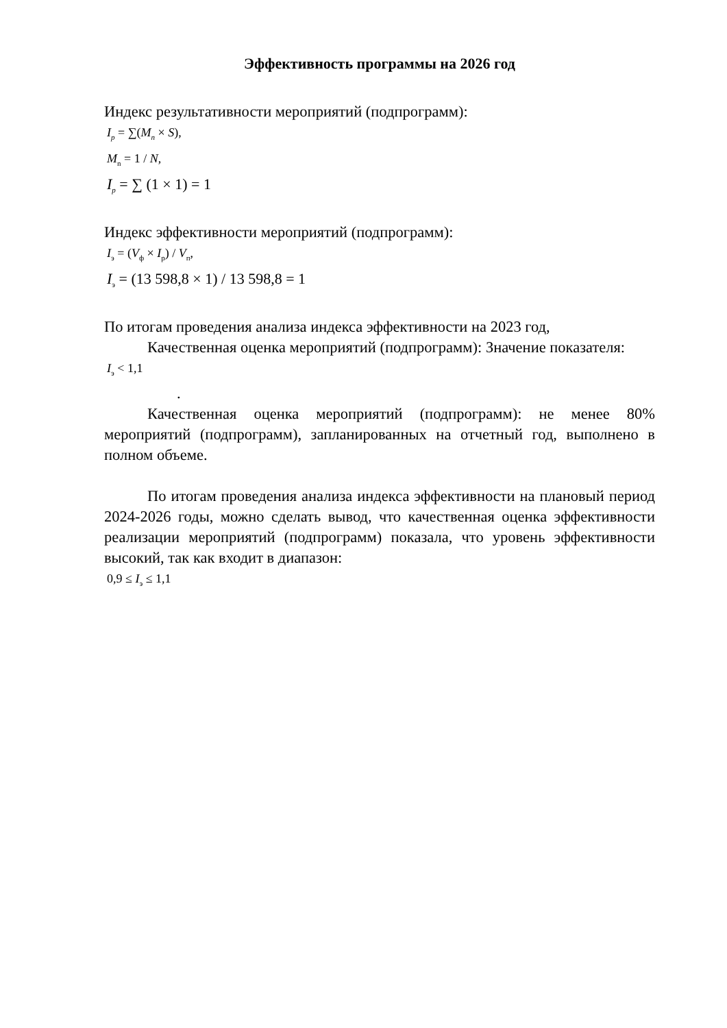Эффективность программы на 2026 год
Индекс результативности мероприятий (подпрограмм):
I<sub>p</sub> = ∑(M<sub>n</sub> × S),
M<sub>n</sub> = 1 / N,
I<sub>p</sub> = ∑ (1 × 1) = 1
Индекс эффективности мероприятий (подпрограмм):
I<sub>э</sub> = (V<sub>ф</sub> × I<sub>р</sub>) / V<sub>п</sub>,
I<sub>э</sub> = (13 598,8 × 1) / 13 598,8 = 1
По итогам проведения анализа индекса эффективности на 2023 год,
Качественная оценка мероприятий (подпрограмм): Значение показателя:
I<sub>э</sub> < 1,1
.
Качественная оценка мероприятий (подпрограмм): не менее 80% мероприятий (подпрограмм), запланированных на отчетный год, выполнено в полном объеме.
По итогам проведения анализа индекса эффективности на плановый период 2024-2026 годы, можно сделать вывод, что качественная оценка эффективности реализации мероприятий (подпрограмм) показала, что уровень эффективности высокий, так как входит в диапазон:
0,9 ≤ I<sub>э</sub> ≤ 1,1